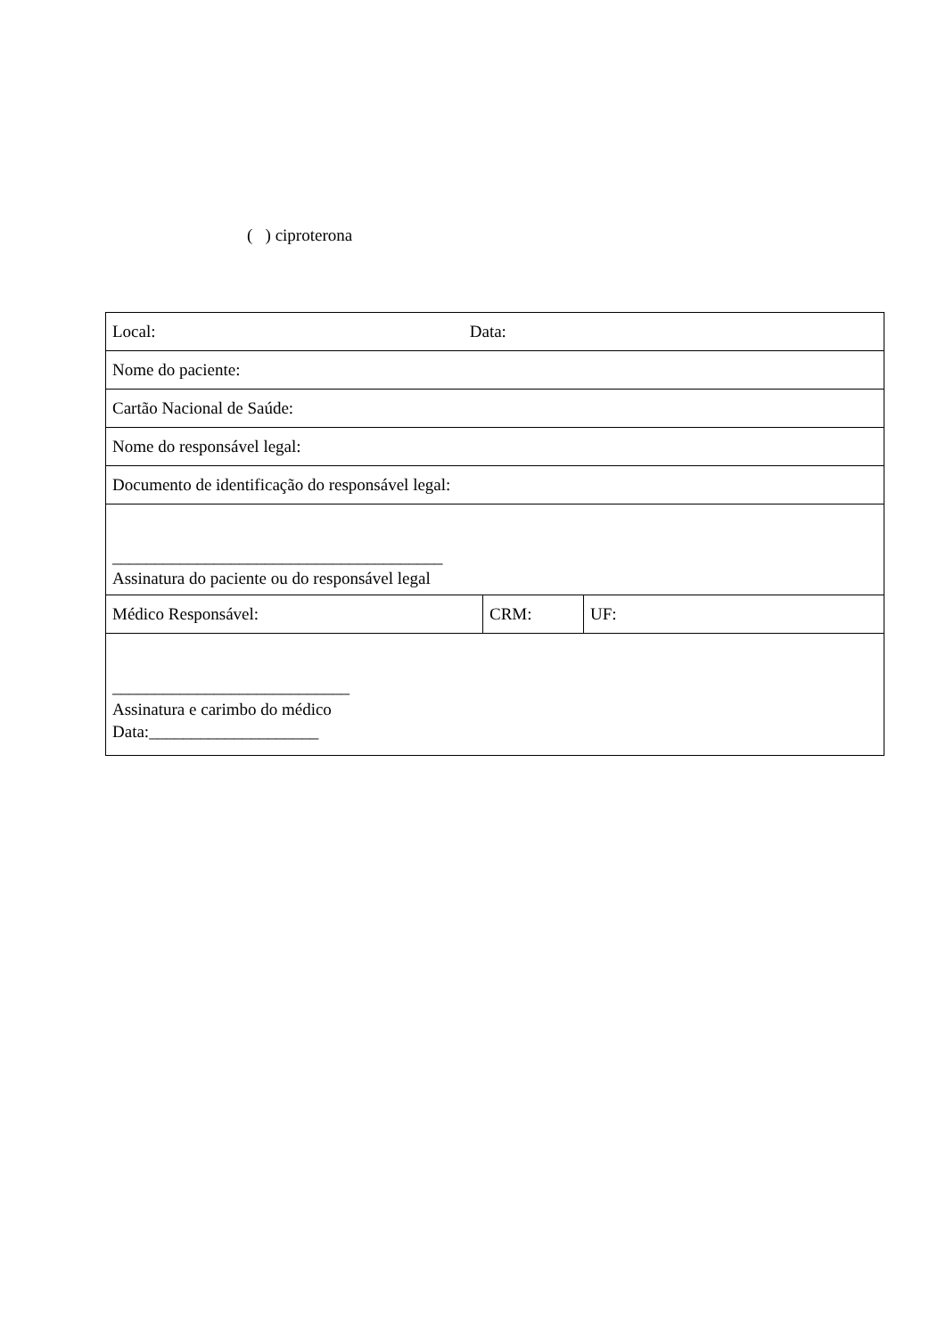( ) ciproterona
| Local: Data: | | |
| Nome do paciente: | | |
| Cartão Nacional de Saúde: | | |
| Nome do responsável legal: | | |
| Documento de identificação do responsável legal: | | |
| _______________________________________ Assinatura do paciente ou do responsável legal | | |
| Médico Responsável: | CRM: | UF: |
| ____________________________ Assinatura e carimbo do médico Data:____________________ | | |